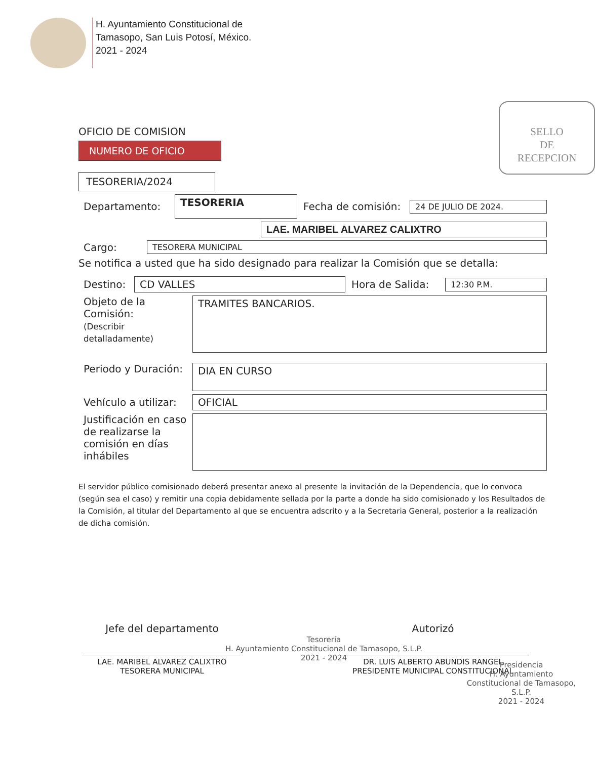H. Ayuntamiento Constitucional de
Tamasopo, San Luis Potosí, México.
2021 - 2024
SELLO
DE
RECEPCION
OFICIO DE COMISION
NUMERO DE OFICIO
TESORERIA/2024
Departamento: TESORERIA Fecha de comisión: 24 DE JULIO DE 2024.
LAE. MARIBEL ALVAREZ CALIXTRO
Cargo: TESORERA MUNICIPAL
Se notifica a usted que ha sido designado para realizar la Comisión que se detalla:
Destino: CD VALLES Hora de Salida: 12:30 P.M.
Objeto de la Comisión:
(Describir detalladamente) TRAMITES BANCARIOS.
Periodo y Duración: DIA EN CURSO
Vehículo a utilizar: OFICIAL
Justificación en caso de realizarse la comisión en días inhábiles
El servidor público comisionado deberá presentar anexo al presente la invitación de la Dependencia, que lo convoca (según sea el caso) y remitir una copia debidamente sellada por la parte a donde ha sido comisionado y los Resultados de la Comisión, al titular del Departamento al que se encuentra adscrito y a la Secretaria General, posterior a la realización de dicha comisión.
Jefe del departamento
LAE. MARIBEL ALVAREZ CALIXTRO
TESORERA MUNICIPAL
Tesorería
H. Ayuntamiento Constitucional de Tamasopo, S.L.P.
2021 - 2024
Autorizó
DR. LUIS ALBERTO ABUNDIS RANGEL
PRESIDENTE MUNICIPAL CONSTITUCIONAL
Presidencia
H. Ayuntamiento Constitucional de Tamasopo, S.L.P.
2021 - 2024